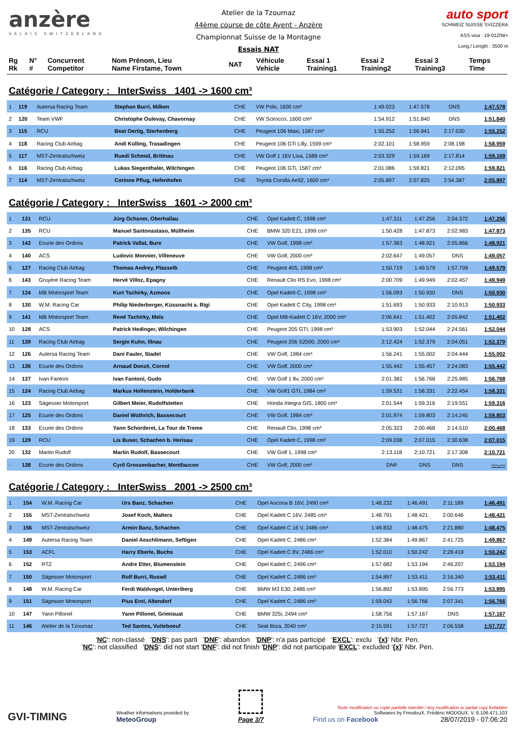anzère
VALAIS SWITZERLAND
Atelier de la Tzoumaz
44ème course de côte Ayent - Anzère
Championnat Suisse de la Montagne
Essais NAT
auto sport
SCHWEIZ SUISSE SVIZZERA
ASS visa : 19-012/NI+
Long./ Length : 3500 m
| Rg Rk | N° # | Concurrent Competitor | Nom Prénom, Lieu Name Firstame, Town | NAT | Véhicule Vehicle | Essai 1 Training1 | Essai 2 Training2 | Essai 3 Training3 | Temps Time |
| --- | --- | --- | --- | --- | --- | --- | --- | --- | --- |
Catégorie / Category : InterSwiss 1401 -> 1600 cm³
| 1 | 119 | Autersa Racing Team | Stephan Burri, Milken | CHE | VW Polo, 1600 cm³ | 1:49.023 | 1:47.578 | DNS | 1:47.578 |
| 2 | 120 | Team VWF | Christophe Oulevay, Chavornay | CHE | VW Scirocco, 1600 cm³ | 1:54.912 | 1:51.840 | DNS | 1:51.840 |
| 3 | 115 | RCU | Beat Oertig, Sterhenberg | CHE | Peugeot 106 Maxi, 1587 cm³ | 1:55.252 | 1:56.941 | 2:17.030 | 1:55.252 |
| 4 | 118 | Racing Club Airbag | Andi Külling, Trasadingen | CHE | Peugeot 106 GTi Lilly, 1599 cm³ | 2:02.101 | 1:58.959 | 2:08.198 | 1:58.959 |
| 5 | 117 | MST-Zentralschweiz | Ruedi Schmid, Brittnau | CHE | VW Golf 1 16V Lisa, 1588 cm³ | 2:03.329 | 1:59.169 | 2:17.814 | 1:59.169 |
| 6 | 116 | Racing Club Airbag | Lukas Siegenthaler, Wilchingen | CHE | Peugeot 106 GTi, 1587 cm³ | 2:01.086 | 1:59.821 | 2:12.095 | 1:59.821 |
| 7 | 114 | MST-Zentralschweiz | Corinne Pflug, Hefenhofen | CHE | Toyota Corolla Ae92, 1600 cm³ | 2:05.897 | 2:07.825 | 2:54.387 | 2:05.897 |
Catégorie / Category : InterSwiss 1601 -> 2000 cm³
| 1 | 131 | RCU | Jürg Ochsner, Oberhallau | CHE | Opel Kadett C, 1998 cm³ | 1:47.311 | 1:47.256 | 2:04.372 | 1:47.256 |
| 2 | 135 | RCU | Manuel Santonastaso, Müllheim | CHE | BMW 320 E21, 1999 cm³ | 1:50.428 | 1:47.873 | 2:02.983 | 1:47.873 |
| 3 | 142 | Ecurie des Ordons | Patrick Vallat, Bure | CHE | VW Golf, 1998 cm³ | 1:57.363 | 1:48.921 | 2:05.866 | 1:48.921 |
| 4 | 140 | ACS | Ludovic Monnier, Villeneuve | CHE | VW Golf, 2000 cm³ | 2:02.647 | 1:49.057 | DNS | 1:49.057 |
| 5 | 127 | Racing Club Airbag | Thomas Andrey, Plasselb | CHE | Peugeot 405, 1998 cm³ | 1:50.719 | 1:49.579 | 1:57.709 | 1:49.579 |
| 6 | 143 | Gruyère Racing Team | Hervé Villoz, Epagny | CHE | Renault Clio RS Evo, 1998 cm³ | 2:00.709 | 1:49.949 | 2:02.457 | 1:49.949 |
| 7 | 134 | MB Motorsport Team | Kurt Tschirky, Azmoos | CHE | Opel Kadett-C, 1998 cm³ | 1:56.093 | 1:50.930 | DNS | 1:50.930 |
| 8 | 130 | W.M. Racing Car | Philip Niederberger, Küssnacht a. Rigi | CHE | Opel Kadett C City, 1998 cm³ | 1:51.693 | 1:50.933 | 2:10.913 | 1:50.933 |
| 9 | 141 | MB Motorsport Team | René Tschirky, Mels | CHE | Opel MB-Kadett C 16V, 2000 cm³ | 2:06.641 | 1:51.402 | 2:05.842 | 1:51.402 |
| 10 | 128 | ACS | Patrick Hedinger, Wilchingen | CHE | Peugeot 205 GTI, 1998 cm³ | 1:53.903 | 1:52.044 | 2:24.561 | 1:52.044 |
| 11 | 139 | Racing Club Airbag | Sergio Kuhn, Illnau | CHE | Peugeot 206 S2000, 2000 cm³ | 2:12.424 | 1:52.379 | 2:04.051 | 1:52.379 |
| 12 | 126 | Autersa Racing Team | Dani Fauler, Stadel | CHE | VW Golf, 1984 cm³ | 1:56.241 | 1:55.002 | 2:04.444 | 1:55.002 |
| 13 | 136 | Ecurie des Ordons | Arnaud Donzé, Cornol | CHE | VW Golf, 2000 cm³ | 1:55.442 | 1:55.457 | 2:24.083 | 1:55.442 |
| 14 | 137 | Ivan Fantoni | Ivan Fantoni, Gudo | CHE | VW Golf 1 8v, 2000 cm³ | 2:01.382 | 1:56.768 | 2:25.985 | 1:56.768 |
| 15 | 124 | Racing Club Airbag | Markus Hollenstein, Holderbank | CHE | VW Golf1 GTI, 1984 cm³ | 1:59.531 | 1:58.331 | 2:22.454 | 1:58.331 |
| 16 | 123 | Sägesser Motorsport | Gilbert Meier, Rudolfstetten | CHE | Honda Integra GIS, 1800 cm³ | 2:01.544 | 1:59.316 | 2:19.551 | 1:59.316 |
| 17 | 125 | Ecurie des Ordons | Daniel Wüthrich, Bassecourt | CHE | VW Golf, 1984 cm³ | 2:01.974 | 1:59.803 | 2:14.245 | 1:59.803 |
| 18 | 133 | Ecurie des Ordons | Yann Schorderet, La Tour de Treme | CHE | Renault Clio, 1998 cm³ | 2:05.323 | 2:00.468 | 2:14.510 | 2:00.468 |
| 19 | 129 | RCU | Lis Buser, Schachen b. Herisau | CHE | Opel Kadett C, 1998 cm³ | 2:09.038 | 2:07.015 | 2:30.638 | 2:07.015 |
| 20 | 132 | Martin Rudolf | Martin Rudolf, Bassecourt | CHE | VW Golf 1, 1998 cm³ | 2:13.118 | 2:10.721 | 2:17.308 | 2:10.721 |
| - | 138 | Ecurie des Ordons | Cyril Grossenbacher, Montfaucon | CHE | VW Golf, 2000 cm³ | DNF | DNS | DNS | -:--.--- |
Catégorie / Category : InterSwiss 2001 -> 2500 cm³
| 1 | 154 | W.M. Racing Car | Urs Banz, Schachen | CHE | Opel Ascona B 16V, 2490 cm³ | 1:48.232 | 1:46.491 | 2:11.189 | 1:46.491 |
| 2 | 155 | MST-Zentralschweiz | Josef Koch, Malters | CHE | Opel Kadett C 16V, 2485 cm³ | 1:48.791 | 1:48.421 | 2:00.646 | 1:48.421 |
| 3 | 156 | MST-Zentralschweiz | Armin Banz, Schachen | CHE | Opel Kadett C 16 V, 2486 cm³ | 1:49.832 | 1:48.475 | 2:21.880 | 1:48.475 |
| 4 | 149 | Autersa Racing Team | Daniel Aeschlimann, Seftigen | CHE | Opel Kadett C, 2486 cm³ | 1:52.384 | 1:49.867 | 2:41.725 | 1:49.867 |
| 5 | 153 | ACFL | Harry Eberle, Buchs | CHE | Opel Kadett C 8V, 2486 cm³ | 1:52.010 | 1:50.242 | 2:28.419 | 1:50.242 |
| 6 | 152 | RTZ | Andre Etter, Blumenstein | CHE | Opel Kadett C, 2496 cm³ | 1:57.682 | 1:53.194 | 2:46.207 | 1:53.194 |
| 7 | 150 | Sägesser Motorsport | Rolf Burri, Ruswil | CHE | Opel Kadett C, 2486 cm³ | 1:54.897 | 1:53.411 | 2:16.340 | 1:53.411 |
| 8 | 148 | W.M. Racing Car | Ferdi Waldvogel, Unteriberg | CHE | BMW M3 E30, 2486 cm³ | 1:56.892 | 1:53.895 | 2:56.773 | 1:53.895 |
| 9 | 151 | Sägesser Motorsport | Pius Erni, Altendorf | CHE | Opel Kadett C, 2486 cm³ | 1:59.042 | 1:56.766 | 2:07.341 | 1:56.766 |
| 10 | 147 | Yann Pillonel | Yann Pillonel, Grimisuat | CHE | BMW 325i, 2494 cm³ | 1:58.756 | 1:57.167 | DNS | 1:57.167 |
| 11 | 146 | Atelier de la Tzoumaz | Ted Santos, Vuiteboeuf | CHE | Seat Ibiza, 2040 cm³ | 2:15.591 | 1:57.727 | 2:06.558 | 1:57.727 |
'NC': non-classé 'DNS': pas parti 'DNF': abandon 'DNP': n'a pas participé 'EXCL': exclu '{x}' Nbr. Pen.
'NC': not classified 'DNS': did not start 'DNF': did not finish 'DNP': did not participate 'EXCL': excluded '{x}' Nbr. Pen.
GVI-TIMING
Weather informations provided by
MeteoGroup
Page 3/7
Toute modification ou copie partielle interdite / Any modification or partial copy forbidden
Softwares by FmodouX, Frédéric MODOUX, V. 6.106.471.103
Find us on Facebook 28/07/2019 - 07:06:20